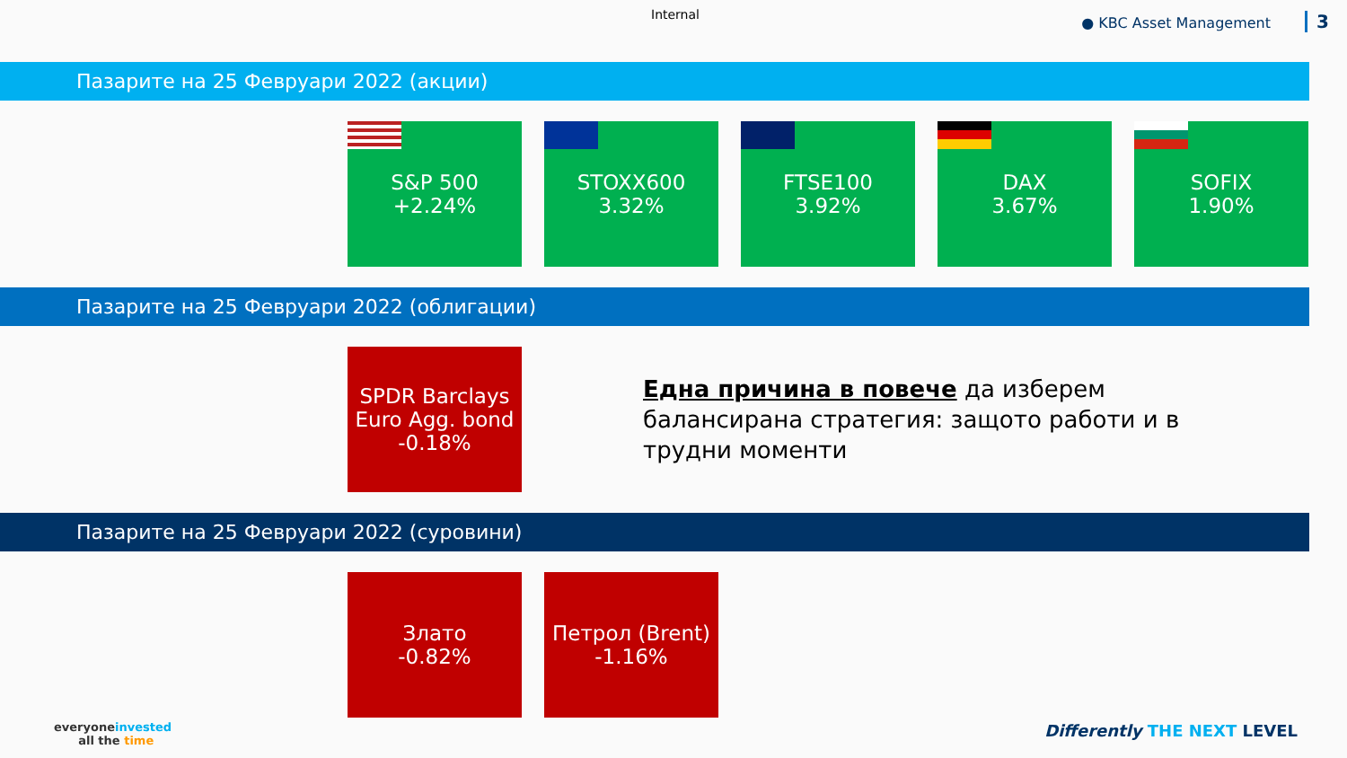Internal ● KBC Asset Management 3
Пазарите на 25 Февруари 2022 (акции)
S&P 500
+2.24%
STOXX600
3.32%
FTSE100
3.92%
DAX
3.67%
SOFIX
1.90%
Пазарите на 25 Февруари 2022 (облигации)
SPDR Barclays
Euro Agg. bond
-0.18%
Една причина в повече да изберем балансирана стратегия: защото работи и в трудни моменти
Пазарите на 25 Февруари 2022 (суровини)
Злато
-0.82%
Петрол (Brent)
-1.16%
everyoneinvested
all the time
Differently THE NEXT LEVEL